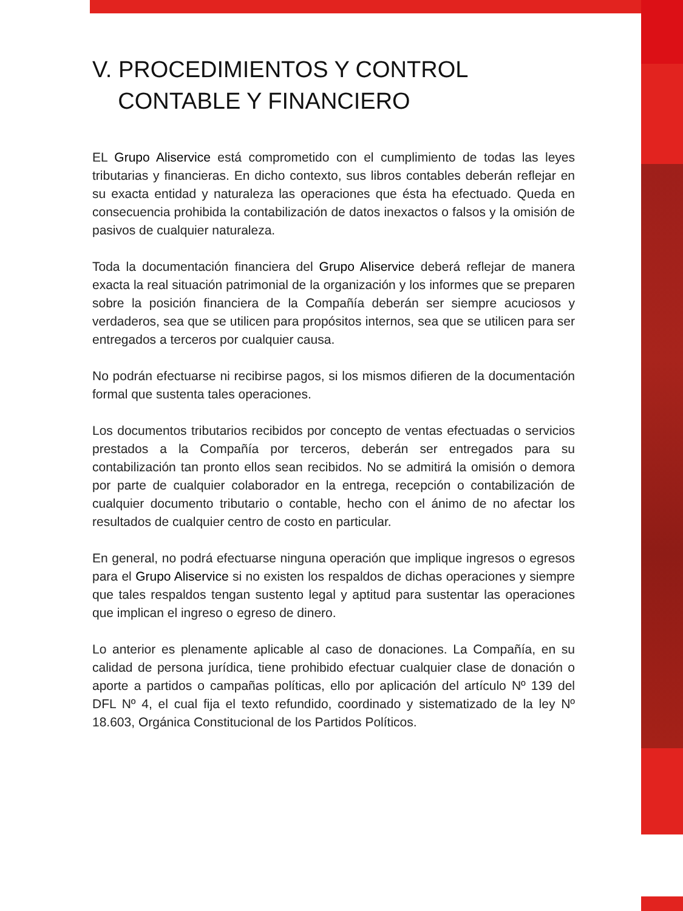V. PROCEDIMIENTOS Y CONTROL
CONTABLE Y FINANCIERO
EL Grupo Aliservice está comprometido con el cumplimiento de todas las leyes tributarias y financieras. En dicho contexto, sus libros contables deberán reflejar en su exacta entidad y naturaleza las operaciones que ésta ha efectuado. Queda en consecuencia prohibida la contabilización de datos inexactos o falsos y la omisión de pasivos de cualquier naturaleza.
Toda la documentación financiera del Grupo Aliservice deberá reflejar de manera exacta la real situación patrimonial de la organización y los informes que se preparen sobre la posición financiera de la Compañía deberán ser siempre acuciosos y verdaderos, sea que se utilicen para propósitos internos, sea que se utilicen para ser entregados a terceros por cualquier causa.
No podrán efectuarse ni recibirse pagos, si los mismos difieren de la documentación formal que sustenta tales operaciones.
Los documentos tributarios recibidos por concepto de ventas efectuadas o servicios prestados a la Compañía por terceros, deberán ser entregados para su contabilización tan pronto ellos sean recibidos. No se admitirá la omisión o demora por parte de cualquier colaborador en la entrega, recepción o contabilización de cualquier documento tributario o contable, hecho con el ánimo de no afectar los resultados de cualquier centro de costo en particular.
En general, no podrá efectuarse ninguna operación que implique ingresos o egresos para el Grupo Aliservice si no existen los respaldos de dichas operaciones y siempre que tales respaldos tengan sustento legal y aptitud para sustentar las operaciones que implican el ingreso o egreso de dinero.
Lo anterior es plenamente aplicable al caso de donaciones. La Compañía, en su calidad de persona jurídica, tiene prohibido efectuar cualquier clase de donación o aporte a partidos o campañas políticas, ello por aplicación del artículo Nº 139 del DFL Nº 4, el cual fija el texto refundido, coordinado y sistematizado de la ley Nº 18.603, Orgánica Constitucional de los Partidos Políticos.